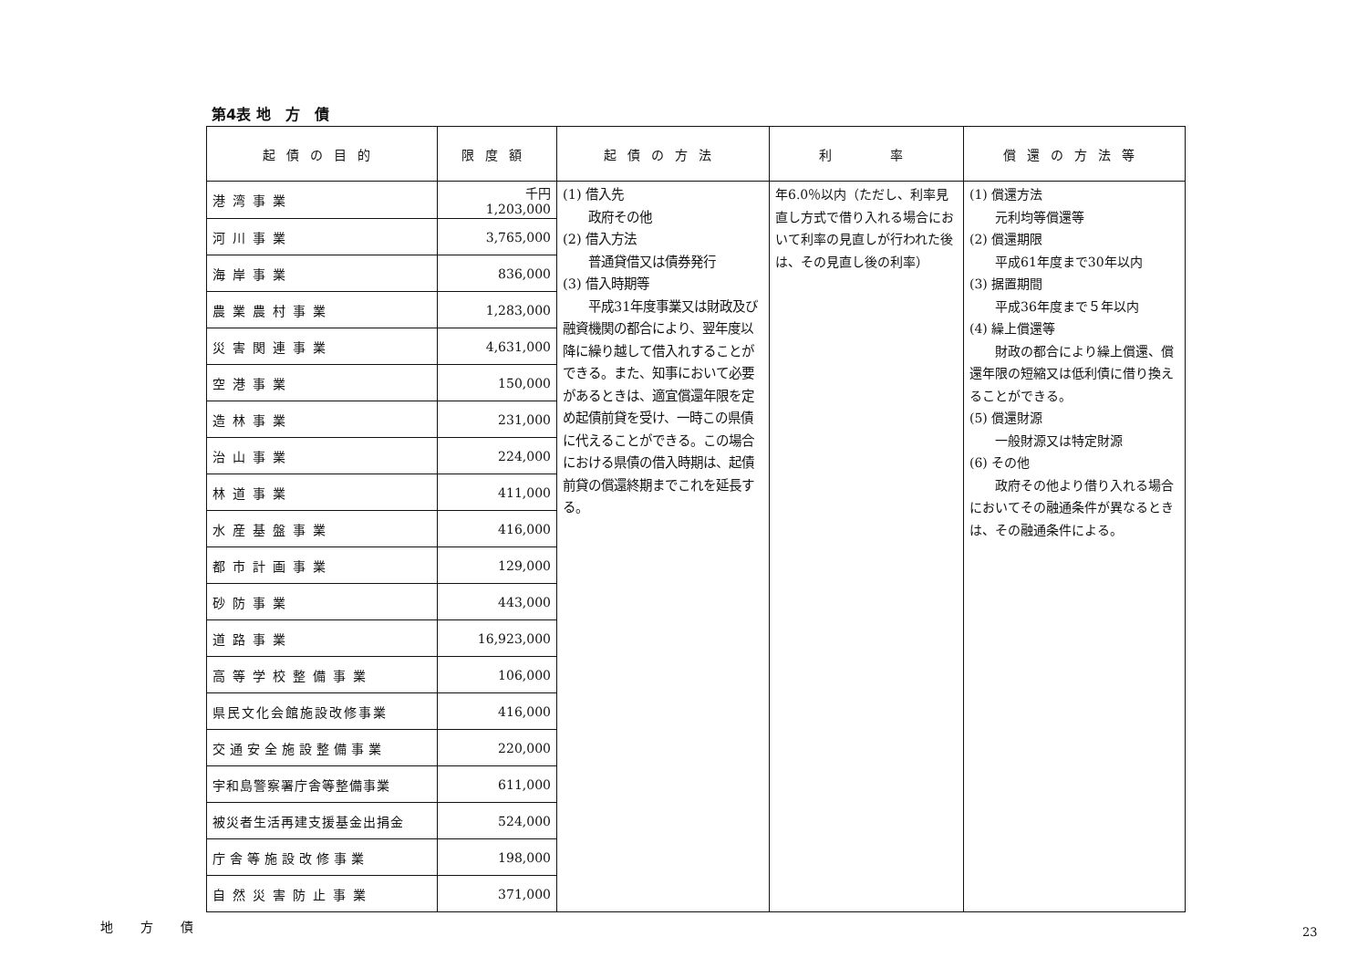第4表 地　方　債
| 起債の目的 | 限度額 | 起債の方法 | 利 率 | 償還の方法等 |
| --- | --- | --- | --- | --- |
| 港湾事業 | 千円 1,203,000 | (1) 借入先 政府その他 (2) 借入方法 普通貸借又は債券発行 (3) 借入時期等 平成31年度事業又は財政及び融資機関の都合により、翌年度以降に繰り越して借入れすることができる。また、知事において必要があるときは、適宜償還年限を定め起債前貸を受け、一時この県債に代えることができる。この場合における県債の借入時期は、起債前貸の償還終期までこれを延長する。 | 年6.0％以内（ただし、利率見直し方式で借り入れる場合において利率の見直しが行われた後は、その見直し後の利率） | (1) 償還方法 元利均等償還等 (2) 償還期限 平成61年度まで30年以内 (3) 据置期間 平成36年度まで５年以内 (4) 繰上償還等 財政の都合により繰上償還、償還年限の短縮又は低利債に借り換えることができる。 (5) 償還財源 一般財源又は特定財源 (6) その他 政府その他より借り入れる場合においてその融通条件が異なるときは、その融通条件による。 |
| 河川事業 | 3,765,000 | | | |
| 海岸事業 | 836,000 | | | |
| 農業農村事業 | 1,283,000 | | | |
| 災害関連事業 | 4,631,000 | | | |
| 空港事業 | 150,000 | | | |
| 造林事業 | 231,000 | | | |
| 治山事業 | 224,000 | | | |
| 林道事業 | 411,000 | | | |
| 水産基盤事業 | 416,000 | | | |
| 都市計画事業 | 129,000 | | | |
| 砂防事業 | 443,000 | | | |
| 道路事業 | 16,923,000 | | | |
| 高等学校整備事業 | 106,000 | | | |
| 県民文化会館施設改修事業 | 416,000 | | | |
| 交通安全施設整備事業 | 220,000 | | | |
| 宇和島警察署庁舎等整備事業 | 611,000 | | | |
| 被災者生活再建支援基金出捐金 | 524,000 | | | |
| 庁舎等施設改修事業 | 198,000 | | | |
| 自然災害防止事業 | 371,000 | | | |
地方債
23